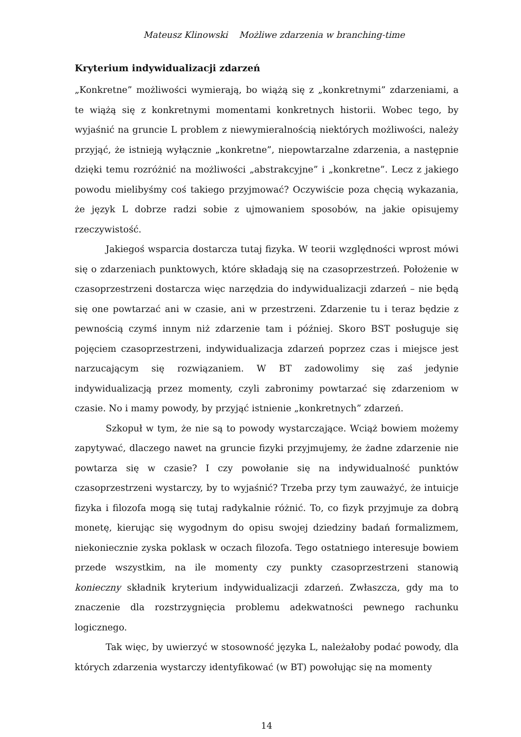Mateusz Klinowski Możliwe zdarzenia w branching-time
Kryterium indywidualizacji zdarzeń
„Konkretne” możliwości wymierają, bo wiążą się z „konkretnymi” zdarzeniami, a te wiążą się z konkretnymi momentami konkretnych historii. Wobec tego, by wyjaśnić na gruncie L problem z niewymieralnością niektórych możliwości, należy przyjąć, że istnieją wyłącznie „konkretne”, niepowtarzalne zdarzenia, a następnie dzięki temu rozróżnić na możliwości „abstrakcyjne” i „konkretne”. Lecz z jakiego powodu mielibyśmy coś takiego przyjmować? Oczywiście poza chęcią wykazania, że język L dobrze radzi sobie z ujmowaniem sposobów, na jakie opisujemy rzeczywistość.
Jakiegoś wsparcia dostarcza tutaj fizyka. W teorii względności wprost mówi się o zdarzeniach punktowych, które składają się na czasoprzestrzeń. Położenie w czasoprzestrzeni dostarcza więc narzędzia do indywidualizacji zdarzeń – nie będą się one powtarzać ani w czasie, ani w przestrzeni. Zdarzenie tu i teraz będzie z pewnością czymś innym niż zdarzenie tam i później. Skoro BST posługuje się pojęciem czasoprzestrzeni, indywidualizacja zdarzeń poprzez czas i miejsce jest narzucającym się rozwiązaniem. W BT zadowolimy się zaś jedynie indywidualizacją przez momenty, czyli zabronimy powtarzać się zdarzeniom w czasie. No i mamy powody, by przyjąć istnienie „konkretnych” zdarzeń.
Szkopuł w tym, że nie są to powody wystarczające. Wciąż bowiem możemy zapytywać, dlaczego nawet na gruncie fizyki przyjmujemy, że żadne zdarzenie nie powtarza się w czasie? I czy powołanie się na indywidualność punktów czasoprzestrzeni wystarczy, by to wyjaśnić? Trzeba przy tym zauważyć, że intuicje fizyka i filozofa mogą się tutaj radykalnie różnić. To, co fizyk przyjmuje za dobrą monetę, kierując się wygodnym do opisu swojej dziedziny badań formalizmem, niekoniecznie zyska poklask w oczach filozofa. Tego ostatniego interesuje bowiem przede wszystkim, na ile momenty czy punkty czasoprzestrzeni stanowią konieczny składnik kryterium indywidualizacji zdarzeń. Zwłaszcza, gdy ma to znaczenie dla rozstrzygnięcia problemu adekwatności pewnego rachunku logicznego.
Tak więc, by uwierzyć w stosowność języka L, należałoby podać powody, dla których zdarzenia wystarczy identyfikować (w BT) powołując się na momenty
14